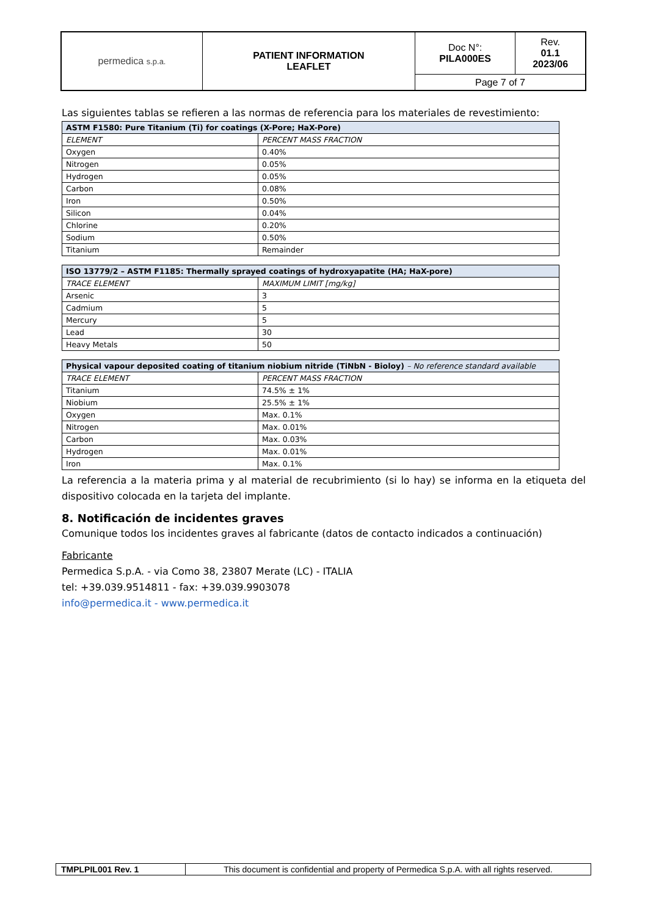| permedica s.p.a. | PATIENT INFORMATION LEAFLET | Doc N°: PILA000ES | Rev. 01.1 2023/06 |
| | | Page 7 of 7 | |
Las siguientes tablas se refieren a las normas de referencia para los materiales de revestimiento:
| ASTM F1580: Pure Titanium (Ti) for coatings (X-Pore; HaX-Pore) | |
| --- | --- |
| ELEMENT | PERCENT MASS FRACTION |
| Oxygen | 0.40% |
| Nitrogen | 0.05% |
| Hydrogen | 0.05% |
| Carbon | 0.08% |
| Iron | 0.50% |
| Silicon | 0.04% |
| Chlorine | 0.20% |
| Sodium | 0.50% |
| Titanium | Remainder |
| ISO 13779/2 – ASTM F1185: Thermally sprayed coatings of hydroxyapatite (HA; HaX-pore) | |
| --- | --- |
| TRACE ELEMENT | MAXIMUM LIMIT [mg/kg] |
| Arsenic | 3 |
| Cadmium | 5 |
| Mercury | 5 |
| Lead | 30 |
| Heavy Metals | 50 |
| Physical vapour deposited coating of titanium niobium nitride (TiNbN - Bioloy) – No reference standard available | |
| --- | --- |
| TRACE ELEMENT | PERCENT MASS FRACTION |
| Titanium | 74.5% ± 1% |
| Niobium | 25.5% ± 1% |
| Oxygen | Max. 0.1% |
| Nitrogen | Max. 0.01% |
| Carbon | Max. 0.03% |
| Hydrogen | Max. 0.01% |
| Iron | Max. 0.1% |
La referencia a la materia prima y al material de recubrimiento (si lo hay) se informa en la etiqueta del dispositivo colocada en la tarjeta del implante.
8. Notificación de incidentes graves
Comunique todos los incidentes graves al fabricante (datos de contacto indicados a continuación)
Fabricante
Permedica S.p.A. - via Como 38, 23807 Merate (LC) - ITALIA
tel: +39.039.9514811 - fax: +39.039.9903078
info@permedica.it - www.permedica.it
| TMPLPIL001 Rev. 1 | This document is confidential and property of Permedica S.p.A. with all rights reserved. |